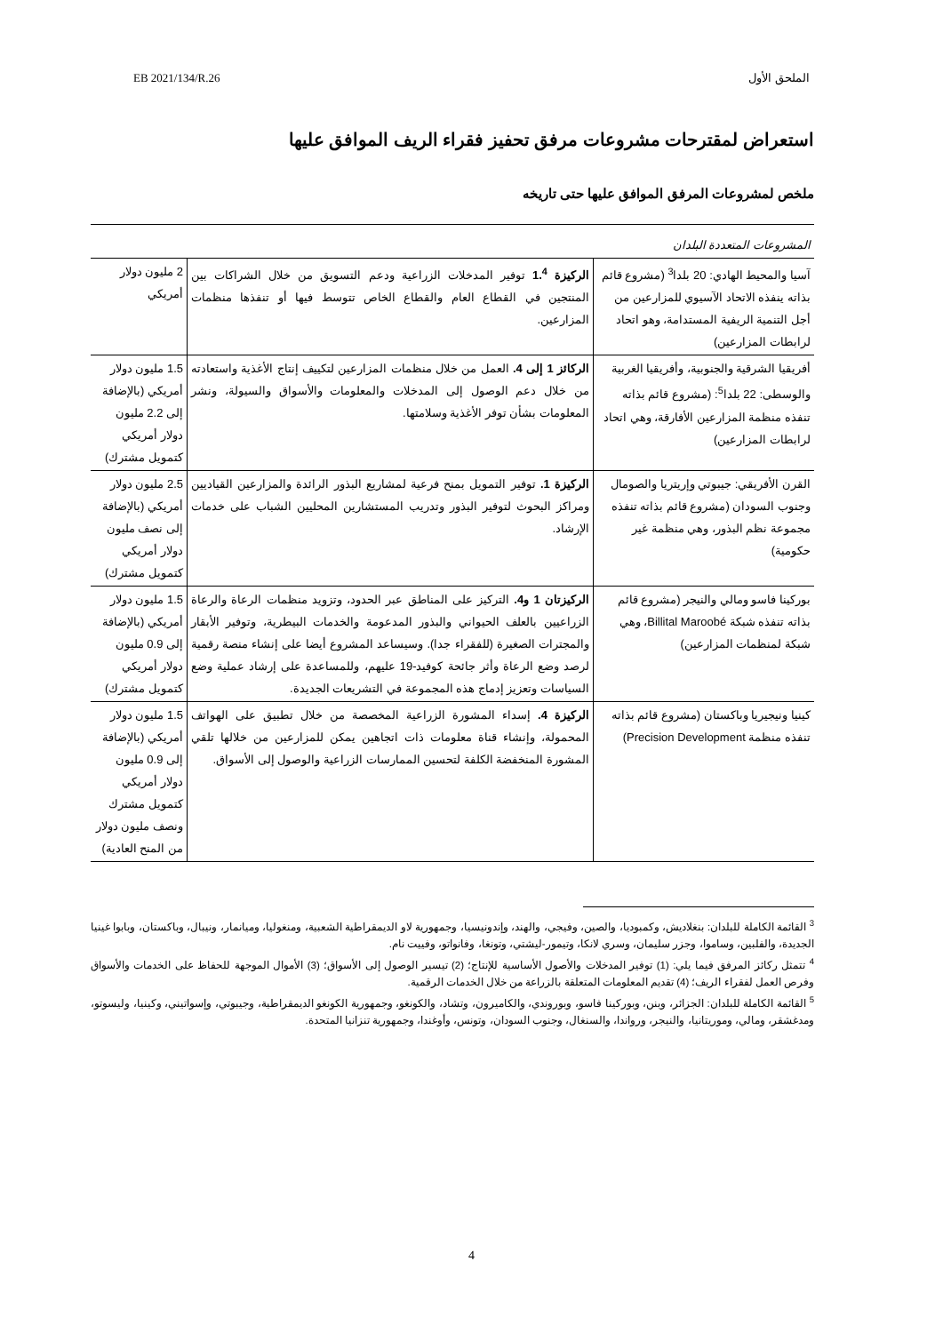الملحق الأول EB 2021/134/R.26
استعراض لمقترحات مشروعات مرفق تحفيز فقراء الريف الموافق عليها
ملخص لمشروعات المرفق الموافق عليها حتى تاريخه
| المشروعات المتعددة البلدان | | |
| آسيا والمحيط الهادي: 20 بلدا<sup>3</sup> (مشروع قائم بذاته ينفذه الاتحاد الآسيوي للمزارعين من أجل التنمية الريفية المستدامة، وهو اتحاد لرابطات المزارعين) | الركيزة 1.<sup>4</sup> توفير المدخلات الزراعية ودعم التسويق من خلال الشراكات بين المنتجين في القطاع العام والقطاع الخاص تتوسط فيها أو تنفذها منظمات المزارعين. | 2 مليون دولار أمريكي |
| أفريقيا الشرقية والجنوبية، وأفريقيا الغربية والوسطى: 22 بلدا<sup>5</sup>: (مشروع قائم بذاته تنفذه منظمة المزارعين الأفارقة، وهي اتحاد لرابطات المزارعين) | الركائز 1 إلى 4. العمل من خلال منظمات المزارعين لتكييف إنتاج الأغذية واستعادته من خلال دعم الوصول إلى المدخلات والمعلومات والأسواق والسيولة، ونشر المعلومات بشأن توفر الأغذية وسلامتها. | 1.5 مليون دولار أمريكي (بالإضافة إلى 2.2 مليون دولار أمريكي كتمويل مشترك) |
| القرن الأفريقي: جيبوتي وإريتريا والصومال وجنوب السودان (مشروع قائم بذاته تنفذه مجموعة نظم البذور، وهي منظمة غير حكومية) | الركيزة 1. توفير التمويل بمنح فرعية لمشاريع البذور الرائدة والمزارعين القياديين ومراكز البحوث لتوفير البذور وتدريب المستشارين المحليين الشباب على خدمات الإرشاد. | 2.5 مليون دولار أمريكي (بالإضافة إلى نصف مليون دولار أمريكي كتمويل مشترك) |
| بوركينا فاسو ومالي والنيجر (مشروع قائم بذاته تنفذه شبكة Billital Maroobé، وهي شبكة لمنظمات المزارعين) | الركيزتان 1 و4. التركيز على المناطق عبر الحدود، وتزويد منظمات الرعاة والرعاة الزراعيين بالعلف الحيواني والبذور المدعومة والخدمات البيطرية، وتوفير الأبقار والمجترات الصغيرة (للفقراء جدا). وسيساعد المشروع أيضا على إنشاء منصة رقمية لرصد وضع الرعاة وأثر جائحة كوفيد-19 عليهم، وللمساعدة على إرشاد عملية وضع السياسات وتعزيز إدماج هذه المجموعة في التشريعات الجديدة. | 1.5 مليون دولار أمريكي (بالإضافة إلى 0.9 مليون دولار أمريكي كتمويل مشترك) |
| كينيا ونيجيريا وباكستان (مشروع قائم بذاته تنفذه منظمة Precision Development) | الركيزة 4. إسداء المشورة الزراعية المخصصة من خلال تطبيق على الهواتف المحمولة، وإنشاء قناة معلومات ذات اتجاهين يمكن للمزارعين من خلالها تلقي المشورة المنخفضة الكلفة لتحسين الممارسات الزراعية والوصول إلى الأسواق. | 1.5 مليون دولار أمريكي (بالإضافة إلى 0.9 مليون دولار أمريكي كتمويل مشترك ونصف مليون دولار من المنح العادية) |
<sup>3</sup> القائمة الكاملة للبلدان: بنغلاديش، وكمبوديا، والصين، وفيجي، والهند، وإندونيسيا، وجمهورية لاو الديمقراطية الشعبية، ومنغوليا، وميانمار، ونيبال، وباكستان، وبابوا غينيا الجديدة، والفلبين، وساموا، وجزر سليمان، وسري لانكا، وتيمور-ليشتي، وتونغا، وفانواتو، وفييت نام.
<sup>4</sup> تتمثل ركائز المرفق فيما يلي: (1) توفير المدخلات والأصول الأساسية للإنتاج؛ (2) تيسير الوصول إلى الأسواق؛ (3) الأموال الموجهة للحفاظ على الخدمات والأسواق وفرص العمل لفقراء الريف؛ (4) تقديم المعلومات المتعلقة بالزراعة من خلال الخدمات الرقمية.
<sup>5</sup> القائمة الكاملة للبلدان: الجزائر، وبنن، وبوركينا فاسو، وبوروندي، والكاميرون، وتشاد، والكونغو، وجمهورية الكونغو الديمقراطية، وجيبوتي، وإسواتيني، وكينيا، وليسوتو، ومدغشقر، ومالي، وموريتانيا، والنيجر، ورواندا، والسنغال، وجنوب السودان، وتونس، وأوغندا، وجمهورية تنزانيا المتحدة.
4